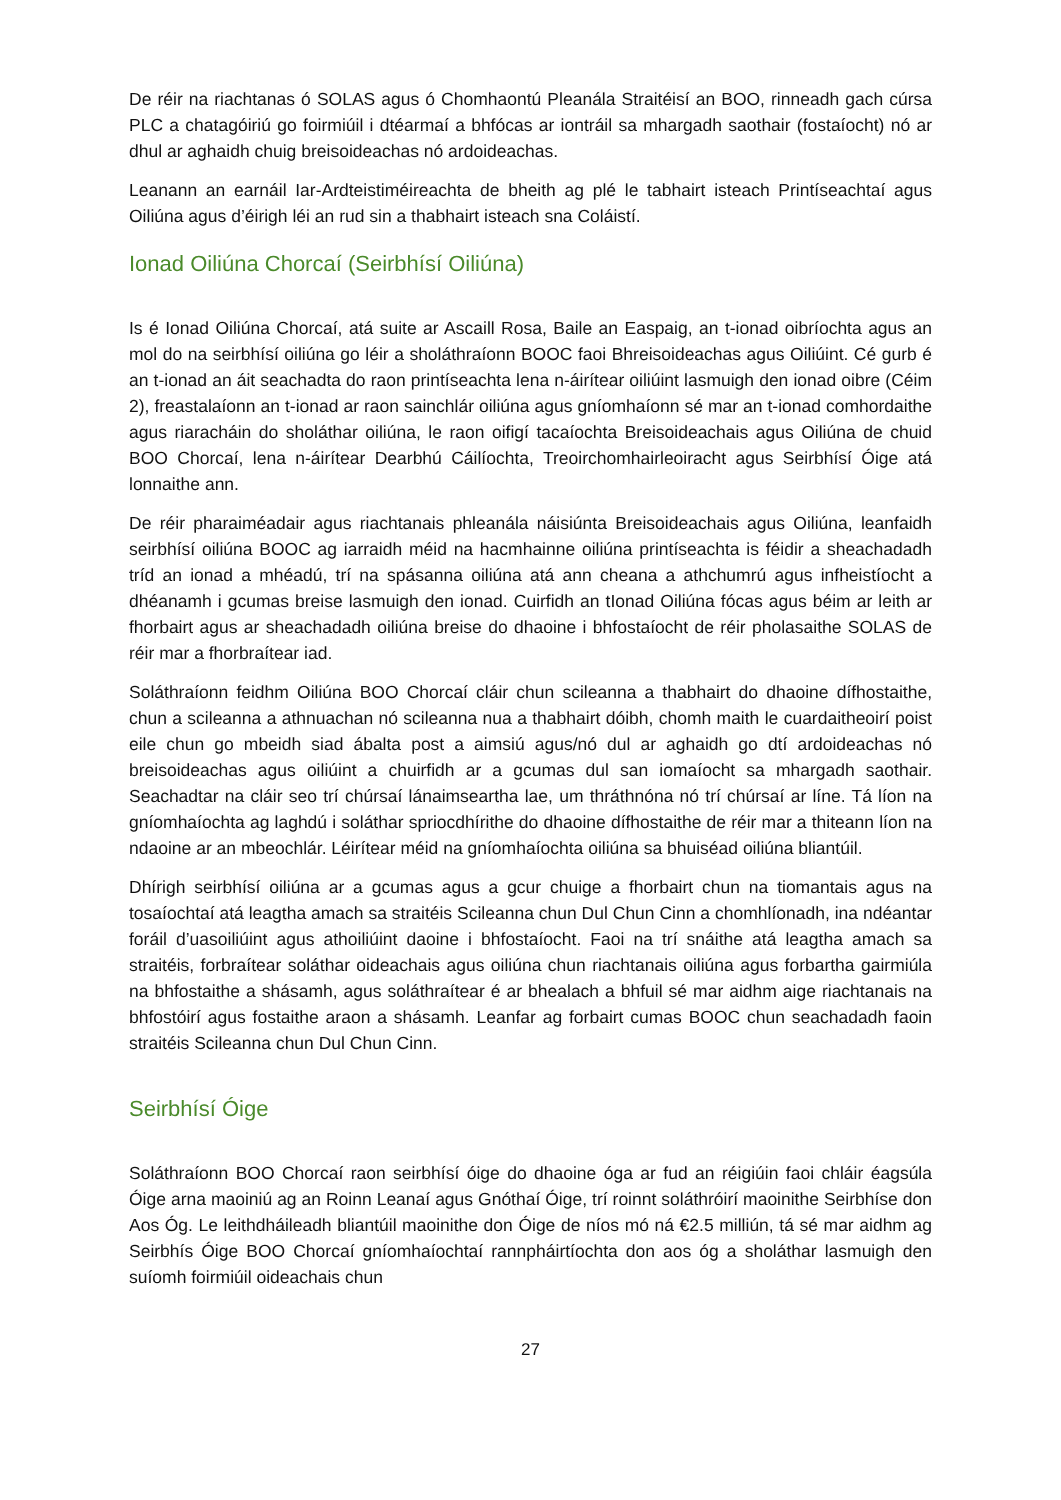De réir na riachtanas ó SOLAS agus ó Chomhaontú Pleanála Straitéisí an BOO, rinneadh gach cúrsa PLC a chatagóiriú go foirmiúil i dtéarmaí a bhfócas ar iontráil sa mhargadh saothair (fostaíocht) nó ar dhul ar aghaidh chuig breisoideachas nó ardoideachas.
Leanann an earnáil Iar-Ardteistiméireachta de bheith ag plé le tabhairt isteach Printíseachtaí agus Oiliúna agus d’éirigh léi an rud sin a thabhairt isteach sna Coláistí.
Ionad Oiliúna Chorcaí (Seirbhísí Oiliúna)
Is é Ionad Oiliúna Chorcaí, atá suite ar Ascaill Rosa, Baile an Easpaig, an t-ionad oibríochta agus an mol do na seirbhísí oiliúna go léir a sholáthraíonn BOOC faoi Bhreisoideachas agus Oiliúint. Cé gurb é an t-ionad an áit seachadta do raon printíseachta lena n-áirítear oiliúint lasmuigh den ionad oibre (Céim 2), freastalaíonn an t-ionad ar raon sainchlár oiliúna agus gníomhaíonn sé mar an t-ionad comhordaithe agus riaracháin do sholáthar oiliúna, le raon oifigí tacaíochta Breisoideachais agus Oiliúna de chuid BOO Chorcaí, lena n-áirítear Dearbhú Cáilíochta, Treoirchomhairleoiracht agus Seirbhísí Óige atá lonnaithe ann.
De réir pharaiméadair agus riachtanais phleanála náisiúnta Breisoideachais agus Oiliúna, leanfaidh seirbhísí oiliúna BOOC ag iarraidh méid na hacmhainne oiliúna printíseachta is féidir a sheachadadh tríd an ionad a mhéadú, trí na spásanna oiliúna atá ann cheana a athchumrú agus infheistíocht a dhéanamh i gcumas breise lasmuigh den ionad. Cuirfidh an tIonad Oiliúna fócas agus béim ar leith ar fhorbairt agus ar sheachadadh oiliúna breise do dhaoine i bhfostaíocht de réir pholasaithe SOLAS de réir mar a fhorbraítear iad.
Soláthraíonn feidhm Oiliúna BOO Chorcaí cláir chun scileanna a thabhairt do dhaoine dífhostaithe, chun a scileanna a athnuachan nó scileanna nua a thabhairt dóibh, chomh maith le cuardaitheoirí poist eile chun go mbeidh siad ábalta post a aimsiú agus/nó dul ar aghaidh go dtí ardoideachas nó breisoideachas agus oiliúint a chuirfidh ar a gcumas dul san iomaíocht sa mhargadh saothair. Seachadtar na cláir seo trí chúrsaí lánaimseartha lae, um thráthnóna nó trí chúrsaí ar líne. Tá líon na gníomhaíochta ag laghdú i soláthar spriocdhírithe do dhaoine dífhostaithe de réir mar a thiteann líon na ndaoine ar an mbeochlár. Léirítear méid na gníomhaíochta oiliúna sa bhuiséad oiliúna bliantúil.
Dhírigh seirbhísí oiliúna ar a gcumas agus a gcur chuige a fhorbairt chun na tiomantais agus na tosaíochtaí atá leagtha amach sa straitéis Scileanna chun Dul Chun Cinn a chomhlíonadh, ina ndéantar foráil d’uasoiliúint agus athoiliúint daoine i bhfostaíocht. Faoi na trí snáithe atá leagtha amach sa straitéis, forbraítear soláthar oideachais agus oiliúna chun riachtanais oiliúna agus forbartha gairmiúla na bhfostaithe a shásamh, agus soláthraítear é ar bhealach a bhfuil sé mar aidhm aige riachtanais na bhfostóirí agus fostaithe araon a shásamh. Leanfar ag forbairt cumas BOOC chun seachadadh faoin straitéis Scileanna chun Dul Chun Cinn.
Seirbhísí Óige
Soláthraíonn BOO Chorcaí raon seirbhísí óige do dhaoine óga ar fud an réigiúin faoi chláir éagsúla Óige arna maoiniú ag an Roinn Leanaí agus Gnóthaí Óige, trí roinnt soláthróirí maoinithe Seirbhíse don Aos Óg. Le leithdháileadh bliantúil maoinithe don Óige de níos mó ná €2.5 milliún, tá sé mar aidhm ag Seirbhís Óige BOO Chorcaí gníomhaíochtaí rannpháirtíochta don aos óg a sholáthar lasmuigh den suíomh foirmiúil oideachais chun
27